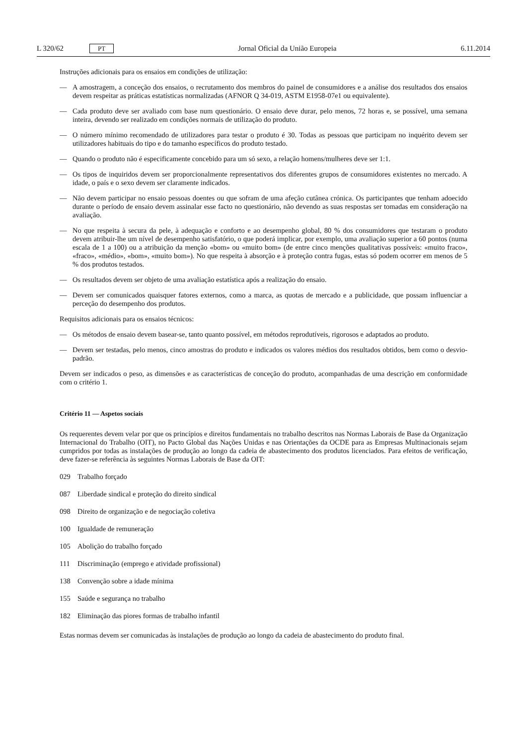L 320/62 PT
Jornal Oficial da União Europeia 6.11.2014
Instruções adicionais para os ensaios em condições de utilização:
— A amostragem, a conceção dos ensaios, o recrutamento dos membros do painel de consumidores e a análise dos resultados dos ensaios devem respeitar as práticas estatísticas normalizadas (AFNOR Q 34-019, ASTM E1958-07e1 ou equivalente).
— Cada produto deve ser avaliado com base num questionário. O ensaio deve durar, pelo menos, 72 horas e, se possível, uma semana inteira, devendo ser realizado em condições normais de utilização do produto.
— O número mínimo recomendado de utilizadores para testar o produto é 30. Todas as pessoas que participam no inquérito devem ser utilizadores habituais do tipo e do tamanho específicos do produto testado.
— Quando o produto não é especificamente concebido para um só sexo, a relação homens/mulheres deve ser 1:1.
— Os tipos de inquiridos devem ser proporcionalmente representativos dos diferentes grupos de consumidores existentes no mercado. A idade, o país e o sexo devem ser claramente indicados.
— Não devem participar no ensaio pessoas doentes ou que sofram de uma afeção cutânea crónica. Os participantes que tenham adoecido durante o período de ensaio devem assinalar esse facto no questionário, não devendo as suas respostas ser tomadas em consideração na avaliação.
— No que respeita à secura da pele, à adequação e conforto e ao desempenho global, 80 % dos consumidores que testaram o produto devem atribuir-lhe um nível de desempenho satisfatório, o que poderá implicar, por exemplo, uma avaliação superior a 60 pontos (numa escala de 1 a 100) ou a atribuição da menção «bom» ou «muito bom» (de entre cinco menções qualitativas possíveis: «muito fraco», «fraco», «médio», «bom», «muito bom»). No que respeita à absorção e à proteção contra fugas, estas só podem ocorrer em menos de 5 % dos produtos testados.
— Os resultados devem ser objeto de uma avaliação estatística após a realização do ensaio.
— Devem ser comunicados quaisquer fatores externos, como a marca, as quotas de mercado e a publicidade, que possam influenciar a perceção do desempenho dos produtos.
Requisitos adicionais para os ensaios técnicos:
— Os métodos de ensaio devem basear-se, tanto quanto possível, em métodos reprodutíveis, rigorosos e adaptados ao produto.
— Devem ser testadas, pelo menos, cinco amostras do produto e indicados os valores médios dos resultados obtidos, bem como o desvio-padrão.
Devem ser indicados o peso, as dimensões e as características de conceção do produto, acompanhadas de uma descrição em conformidade com o critério 1.
Critério 11 — Aspetos sociais
Os requerentes devem velar por que os princípios e direitos fundamentais no trabalho descritos nas Normas Laborais de Base da Organização Internacional do Trabalho (OIT), no Pacto Global das Nações Unidas e nas Orientações da OCDE para as Empresas Multinacionais sejam cumpridos por todas as instalações de produção ao longo da cadeia de abastecimento dos produtos licenciados. Para efeitos de verificação, deve fazer-se referência às seguintes Normas Laborais de Base da OIT:
029 Trabalho forçado
087 Liberdade sindical e proteção do direito sindical
098 Direito de organização e de negociação coletiva
100 Igualdade de remuneração
105 Abolição do trabalho forçado
111 Discriminação (emprego e atividade profissional)
138 Convenção sobre a idade mínima
155 Saúde e segurança no trabalho
182 Eliminação das piores formas de trabalho infantil
Estas normas devem ser comunicadas às instalações de produção ao longo da cadeia de abastecimento do produto final.